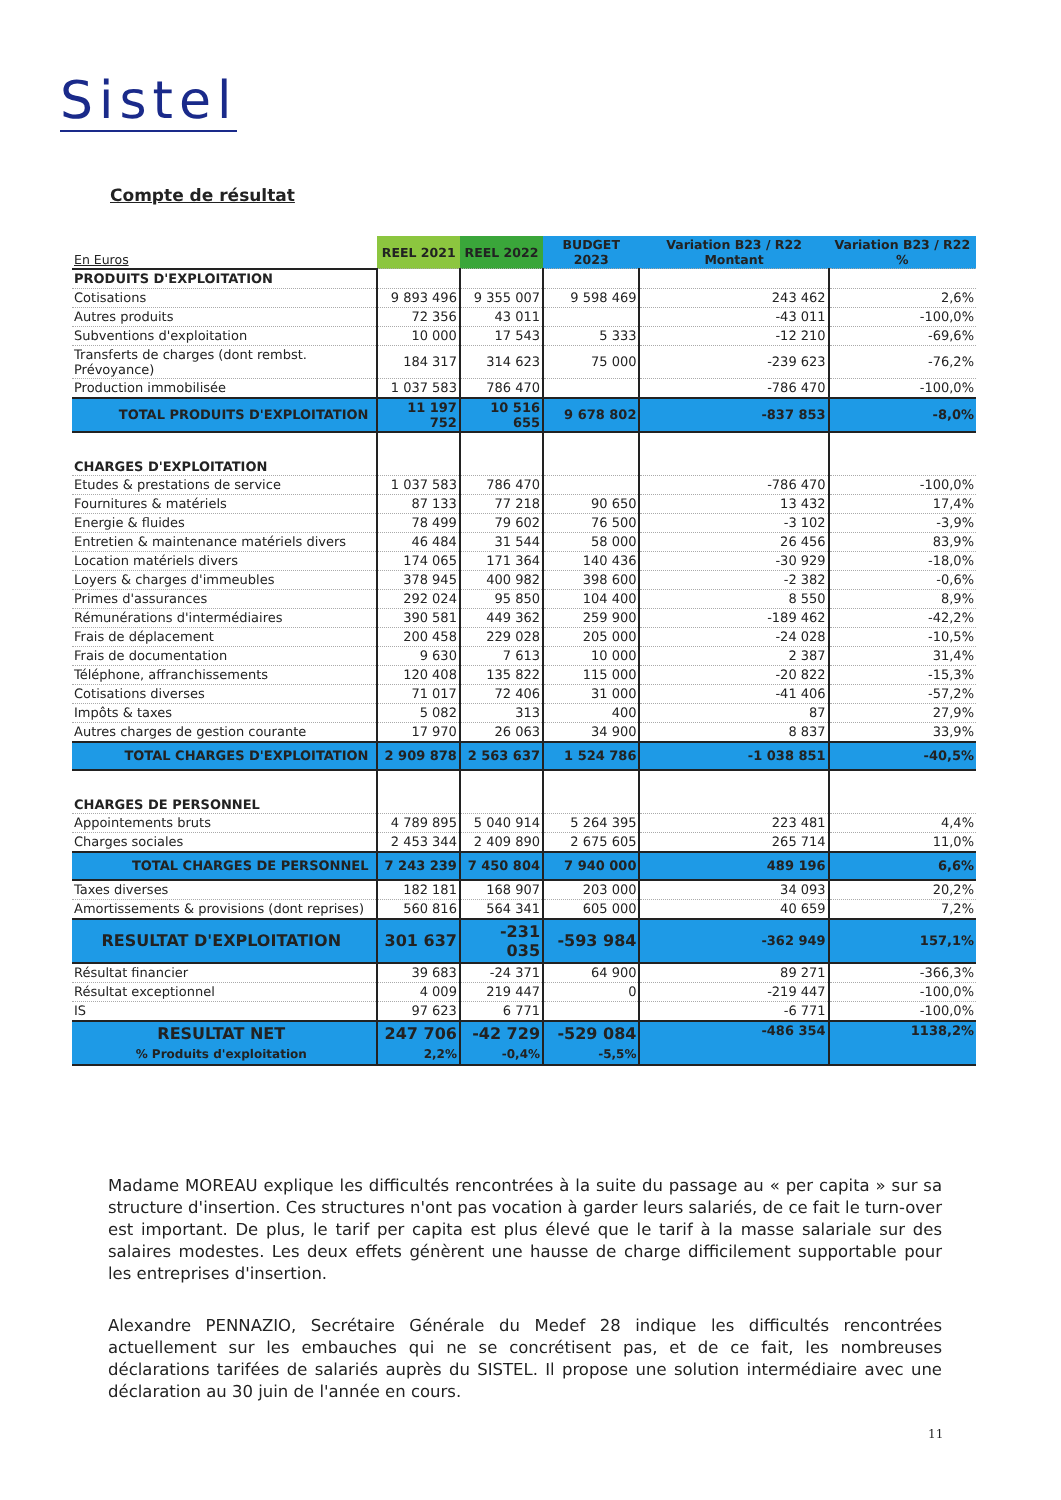Sistel
Compte de résultat
| En Euros | REEL 2021 | REEL 2022 | BUDGET 2023 | Variation B23 / R22 Montant | Variation B23 / R22 % |
| --- | --- | --- | --- | --- | --- |
| PRODUITS D'EXPLOITATION | | | | | |
| Cotisations | 9 893 496 | 9 355 007 | 9 598 469 | 243 462 | 2,6% |
| Autres produits | 72 356 | 43 011 | | -43 011 | -100,0% |
| Subventions d'exploitation | 10 000 | 17 543 | 5 333 | -12 210 | -69,6% |
| Transferts de charges (dont rembst. Prévoyance) | 184 317 | 314 623 | 75 000 | -239 623 | -76,2% |
| Production immobilisée | 1 037 583 | 786 470 | | -786 470 | -100,0% |
| TOTAL PRODUITS D'EXPLOITATION | 11 197 752 | 10 516 655 | 9 678 802 | -837 853 | -8,0% |
| CHARGES D'EXPLOITATION | | | | | |
| Etudes & prestations de service | 1 037 583 | 786 470 | | -786 470 | -100,0% |
| Fournitures & matériels | 87 133 | 77 218 | 90 650 | 13 432 | 17,4% |
| Energie & fluides | 78 499 | 79 602 | 76 500 | -3 102 | -3,9% |
| Entretien & maintenance matériels divers | 46 484 | 31 544 | 58 000 | 26 456 | 83,9% |
| Location matériels divers | 174 065 | 171 364 | 140 436 | -30 929 | -18,0% |
| Loyers & charges d'immeubles | 378 945 | 400 982 | 398 600 | -2 382 | -0,6% |
| Primes d'assurances | 292 024 | 95 850 | 104 400 | 8 550 | 8,9% |
| Rémunérations d'intermédiaires | 390 581 | 449 362 | 259 900 | -189 462 | -42,2% |
| Frais de déplacement | 200 458 | 229 028 | 205 000 | -24 028 | -10,5% |
| Frais de documentation | 9 630 | 7 613 | 10 000 | 2 387 | 31,4% |
| Téléphone, affranchissements | 120 408 | 135 822 | 115 000 | -20 822 | -15,3% |
| Cotisations diverses | 71 017 | 72 406 | 31 000 | -41 406 | -57,2% |
| Impôts & taxes | 5 082 | 313 | 400 | 87 | 27,9% |
| Autres charges de gestion courante | 17 970 | 26 063 | 34 900 | 8 837 | 33,9% |
| TOTAL CHARGES D'EXPLOITATION | 2 909 878 | 2 563 637 | 1 524 786 | -1 038 851 | -40,5% |
| CHARGES DE PERSONNEL | | | | | |
| Appointements bruts | 4 789 895 | 5 040 914 | 5 264 395 | 223 481 | 4,4% |
| Charges sociales | 2 453 344 | 2 409 890 | 2 675 605 | 265 714 | 11,0% |
| TOTAL CHARGES DE PERSONNEL | 7 243 239 | 7 450 804 | 7 940 000 | 489 196 | 6,6% |
| Taxes diverses | 182 181 | 168 907 | 203 000 | 34 093 | 20,2% |
| Amortissements & provisions (dont reprises) | 560 816 | 564 341 | 605 000 | 40 659 | 7,2% |
| RESULTAT D'EXPLOITATION | 301 637 | -231 035 | -593 984 | -362 949 | 157,1% |
| Résultat financier | 39 683 | -24 371 | 64 900 | 89 271 | -366,3% |
| Résultat exceptionnel | 4 009 | 219 447 | 0 | -219 447 | -100,0% |
| IS | 97 623 | 6 771 | | -6 771 | -100,0% |
| RESULTAT NET % Produits d'exploitation | 247 706 2,2% | -42 729 -0,4% | -529 084 -5,5% | -486 354 | 1138,2% |
Madame MOREAU explique les difficultés rencontrées à la suite du passage au « per capita » sur sa structure d'insertion. Ces structures n'ont pas vocation à garder leurs salariés, de ce fait le turn-over est important. De plus, le tarif per capita est plus élevé que le tarif à la masse salariale sur des salaires modestes. Les deux effets génèrent une hausse de charge difficilement supportable pour les entreprises d'insertion.
Alexandre PENNAZIO, Secrétaire Générale du Medef 28 indique les difficultés rencontrées actuellement sur les embauches qui ne se concrétisent pas, et de ce fait, les nombreuses déclarations tarifées de salariés auprès du SISTEL. Il propose une solution intermédiaire avec une déclaration au 30 juin de l'année en cours.
11